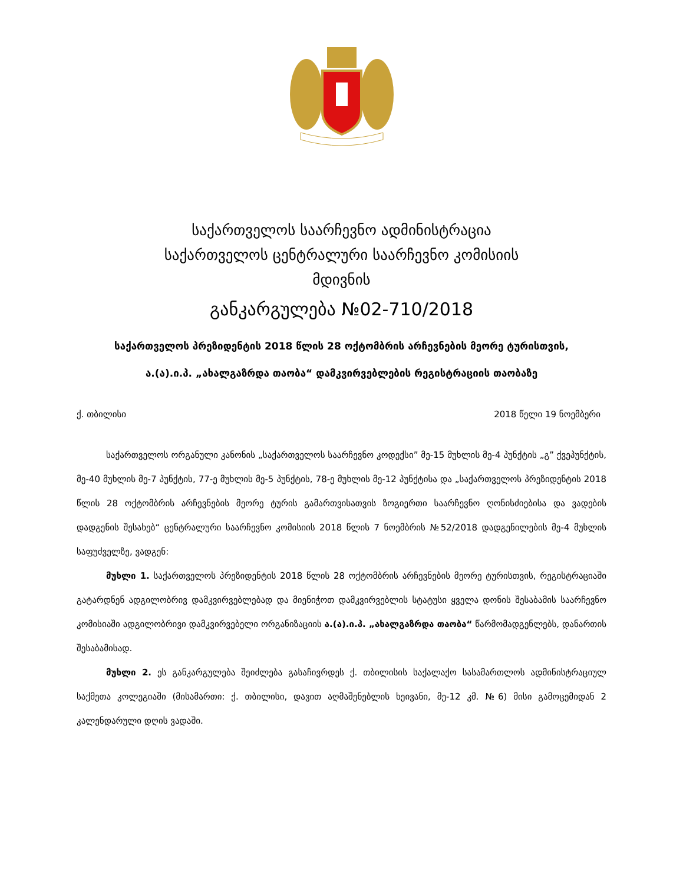საქართველოს საარჩევნო ადმინისტრაცია
საქართველოს ცენტრალური საარჩევნო კომისიის
მდივნის
განკარგულება №02-710/2018
საქართველოს პრეზიდენტის 2018 წლის 28 ოქტომბრის არჩევნების მეორე ტურისთვის,
ა.(ა).ი.პ. „ახალგაზრდა თაობა“ დამკვირვებლების რეგისტრაციის თაობაზე
ქ. თბილისი 2018 წელი 19 ნოემბერი
საქართველოს ორგანული კანონის „საქართველოს საარჩევნო კოდექსი” მე-15 მუხლის მე-4 პუნქტის „გ” ქვეპუნქტის, მე-40 მუხლის მე-7 პუნქტის, 77-ე მუხლის მე-5 პუნქტის, 78-ე მუხლის მე-12 პუნქტისა და „საქართველოს პრეზიდენტის 2018 წლის 28 ოქტომბრის არჩევნების მეორე ტურის გამართვისათვის ზოგიერთი საარჩევნო ღონისძიებისა და ვადების დადგენის შესახებ“ ცენტრალური საარჩევნო კომისიის 2018 წლის 7 ნოემბრის №52/2018 დადგენილების მე-4 მუხლის საფუძველზე, ვადგენ:
მუხლი 1. საქართველოს პრეზიდენტის 2018 წლის 28 ოქტომბრის არჩევნების მეორე ტურისთვის, რეგისტრაციაში გატარდნენ ადგილობრივ დამკვირვებლებად და მიენიჭოთ დამკვირვებლის სტატუსი ყველა დონის შესაბამის საარჩევნო კომისიაში ადგილობრივი დამკვირვებელი ორგანიზაციის ა.(ა).ი.პ. „ახალგაზრდა თაობა“ წარმომადგენლებს, დანართის შესაბამისად.
მუხლი 2. ეს განკარგულება შეიძლება გასაჩივრდეს ქ. თბილისის საქალაქო სასამართლოს ადმინისტრაციულ საქმეთა კოლეგიაში (მისამართი: ქ. თბილისი, დავით აღმაშენებლის ხეივანი, მე-12 კმ. №6) მისი გამოცემიდან 2 კალენდარული დღის ვადაში.